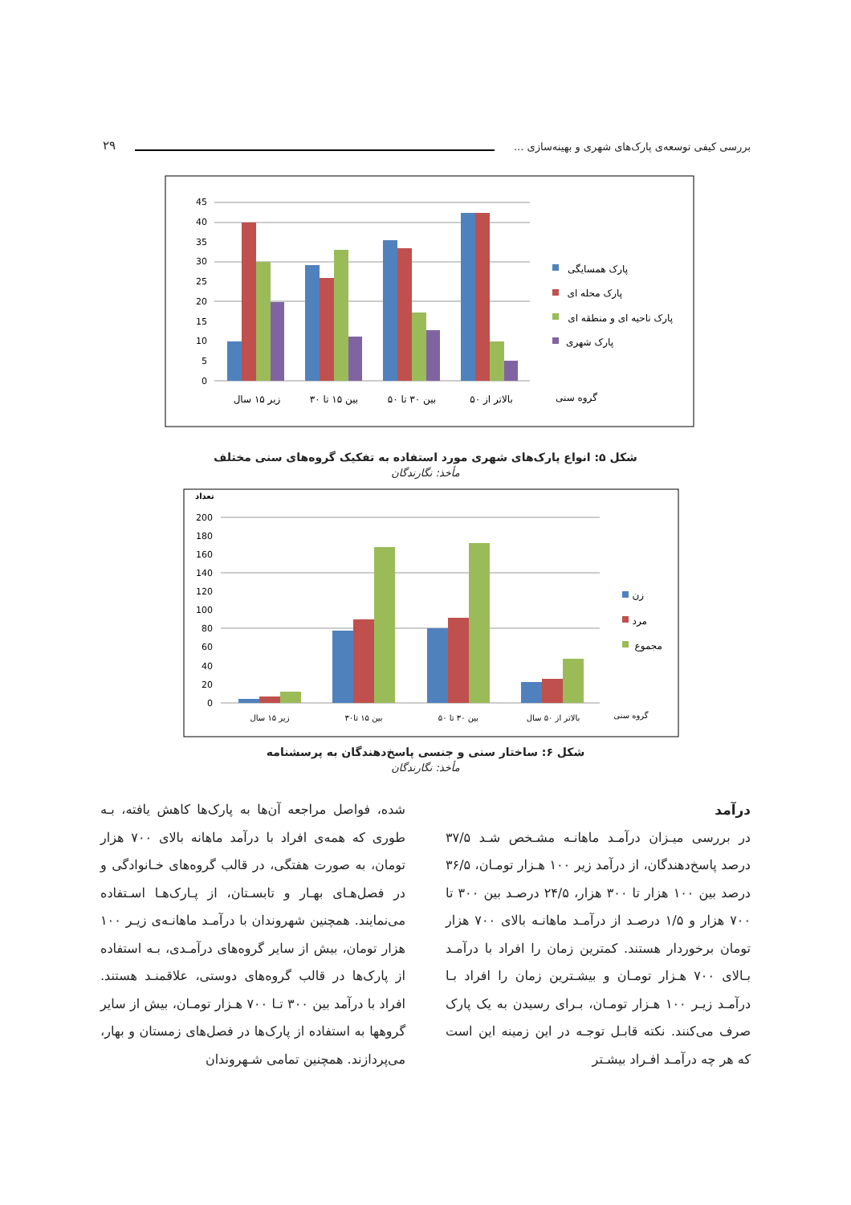بررسی کیفی توسعه‌ی پارک‌های شهری و بهینه‌سازی ...
۲۹
0
5
10
15
20
25
30
35
40
45
زیر ۱۵ سال
بین ۱۵ تا ۳۰
بین ۳۰ تا ۵۰
بالاتر از ۵۰
گروه سنی
پارک همسایگی
پارک محله ای
پارک ناحیه ای و منطقه ای
پارک شهری
شکل ۵: انواع پارک‌های شهری مورد استفاده به تفکیک گروه‌های سنی مختلف
مأخذ: نگارندگان
تعداد
0
20
40
60
80
100
120
140
160
180
200
زیر ۱۵ سال
بین ۱۵ تا۳۰
بین ۳۰ تا ۵۰
بالاتر از ۵۰ سال
گروه سنی
زن
مرد
مجموع
شکل ۶: ساختار سنی و جنسی پاسخ‌دهندگان به پرسشنامه
مأخذ: نگارندگان
درآمد
در بررسی میـزان درآمـد ماهانـه مشـخص شـد ۳۷/۵ درصد پاسخ‌دهندگان، از درآمد زیر ۱۰۰ هـزار تومـان، ۳۶/۵ درصد بین ۱۰۰ هزار تا ۳۰۰ هزار، ۲۴/۵ درصـد بین ۳۰۰ تا ۷۰۰ هزار و ۱/۵ درصـد از درآمـد ماهانـه بالای ۷۰۰ هزار تومان برخوردار هستند. کمترین زمان را افراد با درآمـد بـالای ۷۰۰ هـزار تومـان و بیشـترین زمان را افراد بـا درآمـد زیـر ۱۰۰ هـزار تومـان، بـرای رسیدن به یک پارک صرف می‌کنند. نکته قابـل توجـه در این زمینه این است که هر چه درآمـد افـراد بیشـتر
شده، فواصل مراجعه آن‌ها به پارک‌ها کاهش یافته، بـه طوری که همه‌ی افراد با درآمد ماهانه بالای ۷۰۰ هزار تومان، به صورت هفتگی، در قالب گروه‌های خـانوادگی و در فصل‌هـای بهـار و تابسـتان، از پـارک‌هـا اسـتفاده می‌نمایند. همچنین شهروندان با درآمـد ماهانـه‌ی زیـر ۱۰۰ هزار تومان، بیش از سایر گروه‌های درآمـدی، بـه استفاده از پارک‌ها در قالب گروه‌های دوستی، علاقمنـد هستند. افراد با درآمد بین ۳۰۰ تـا ۷۰۰ هـزار تومـان، بیش از سایر گروهها به استفاده از پارک‌ها در فصل‌های زمستان و بهار، می‌پردازند. همچنین تمامی شـهروندان